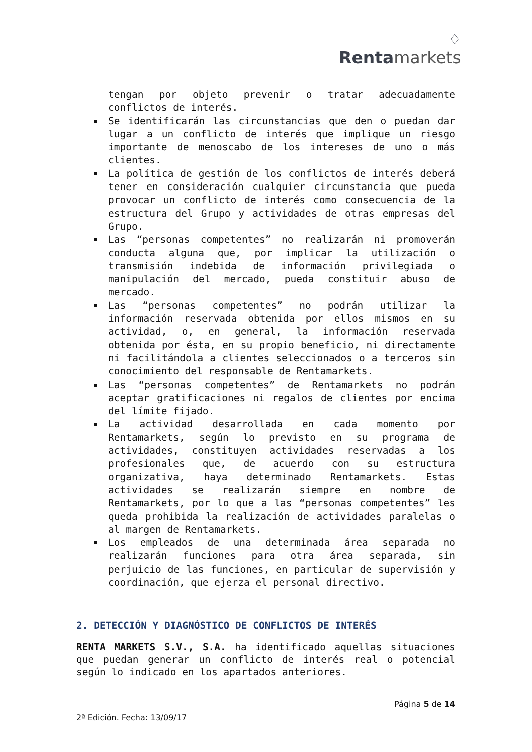♢
Renta markets
tengan por objeto prevenir o tratar adecuadamente conflictos de interés.
Se identificarán las circunstancias que den o puedan dar lugar a un conflicto de interés que implique un riesgo importante de menoscabo de los intereses de uno o más clientes.
La política de gestión de los conflictos de interés deberá tener en consideración cualquier circunstancia que pueda provocar un conflicto de interés como consecuencia de la estructura del Grupo y actividades de otras empresas del Grupo.
Las “personas competentes” no realizarán ni promoverán conducta alguna que, por implicar la utilización o transmisión indebida de información privilegiada o manipulación del mercado, pueda constituir abuso de mercado.
Las “personas competentes” no podrán utilizar la información reservada obtenida por ellos mismos en su actividad, o, en general, la información reservada obtenida por ésta, en su propio beneficio, ni directamente ni facilitándola a clientes seleccionados o a terceros sin conocimiento del responsable de Rentamarkets.
Las “personas competentes” de Rentamarkets no podrán aceptar gratificaciones ni regalos de clientes por encima del límite fijado.
La actividad desarrollada en cada momento por Rentamarkets, según lo previsto en su programa de actividades, constituyen actividades reservadas a los profesionales que, de acuerdo con su estructura organizativa, haya determinado Rentamarkets. Estas actividades se realizarán siempre en nombre de Rentamarkets, por lo que a las “personas competentes” les queda prohibida la realización de actividades paralelas o al margen de Rentamarkets.
Los empleados de una determinada área separada no realizarán funciones para otra área separada, sin perjuicio de las funciones, en particular de supervisión y coordinación, que ejerza el personal directivo.
2. DETECCIÓN Y DIAGNÓSTICO DE CONFLICTOS DE INTERÉS
RENTA MARKETS S.V., S.A. ha identificado aquellas situaciones que puedan generar un conflicto de interés real o potencial según lo indicado en los apartados anteriores.
Página 5 de 14
2ª Edición. Fecha: 13/09/17